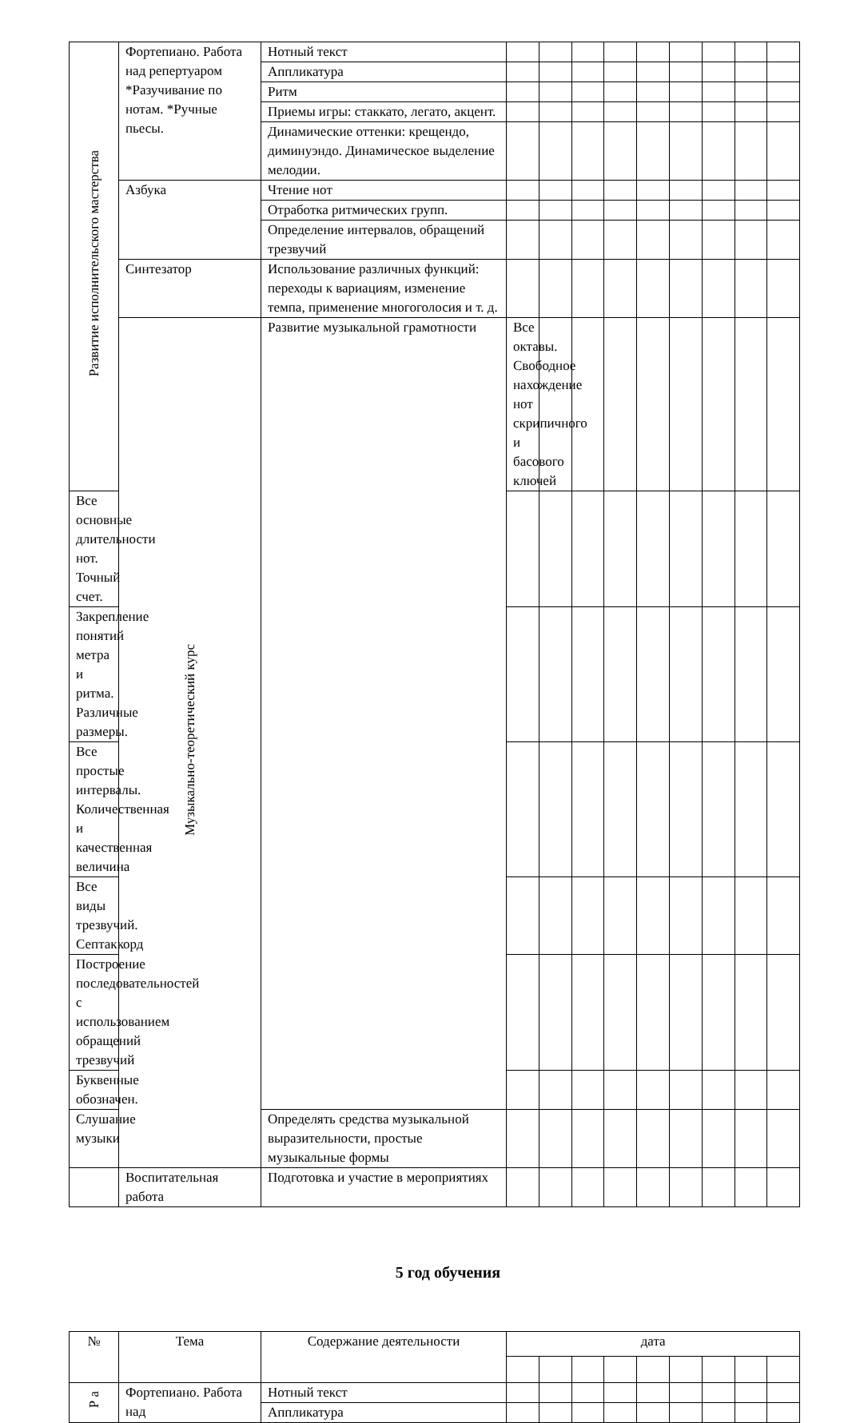| Развитие исполнительского мастерства | Фортепиано. Работа над репертуаром *Разучивание по нотам. *Ручные пьесы. | Нотный текст | | | | | | | | | | |
| | | Аппликатура | | | | | | | | | | |
| | | Ритм | | | | | | | | | | |
| | | Приемы игры: стаккато, легато, акцент. | | | | | | | | | | |
| | | Динамические оттенки: крещендо, диминуэндо. Динамическое выделение мелодии. | | | | | | | | | | |
| | Азбука | Чтение нот | | | | | | | | | | |
| | | Отработка ритмических групп. | | | | | | | | | | |
| | | Определение интервалов, обращений трезвучий | | | | | | | | | | |
| | Синтезатор | Использование различных функций: переходы к вариациям, изменение темпа, применение многоголосия и т. д. | | | | | | | | | | |
| | Музыкально-теоретический курс | Развитие музыкальной грамотности | Все октавы. Свободное нахождение нот скрипичного и басового ключей | | | | | | | | | |
| Все основные длительности нот. Точный счет. | | | | | | | | | | | | |
| Закрепление понятий метра и ритма. Различные размеры. | | | | | | | | | | | | |
| Все простые интервалы. Количественная и качественная величина | | | | | | | | | | | | |
| Все виды трезвучий. Септаккорд | | | | | | | | | | | | |
| Построение последовательностей с использованием обращений трезвучий | | | | | | | | | | | | |
| Буквенные обозначен. | | | | | | | | | | | | |
| Слушание музыки | | Определять средства музыкальной выразительности, простые музыкальные формы | | | | | | | | | | |
| | Воспитательная работа | Подготовка и участие в мероприятиях | | | | | | | | | | |
5 год обучения
| № | Тема | Содержание деятельности | дата | | | | | | | | |
| --- | --- | --- | --- | --- | --- | --- | --- | --- | --- | --- | --- |
| Р а | Фортепиано. Работа над | Нотный текст | | | | | | | | | |
| | | Аппликатура | | | | | | | | | |